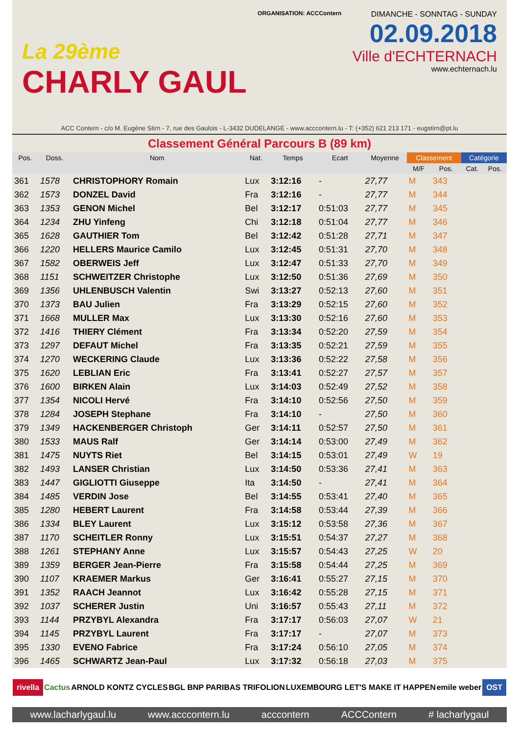La 29ème
CHARLY GAUL
ORGANISATION: ACCContern
DIMANCHE - SONNTAG - SUNDAY
02.09.2018
Ville d'ECHTERNACH
www.echternach.lu
ACC Contern - c/o M. Eugène Stirn - 7, rue des Gaulois - L-3432 DUDELANGE - www.acccontern.lu - T: (+352) 621 213 171 - eugstirn@pt.lu
Classement Général Parcours B (89 km)
| Pos. | Doss. | Nom | Nat. | Temps | Ecart | Moyenne | Classement | | Catégorie | |
| --- | --- | --- | --- | --- | --- | --- | --- | --- | --- | --- |
| | | | | | | | M/F | Pos. | Cat. | Pos. |
| 361 | 1578 | CHRISTOPHORY Romain | Lux | 3:12:16 | - | 27,77 | M | 343 | | |
| 362 | 1573 | DONZEL David | Fra | 3:12:16 | - | 27,77 | M | 344 | | |
| 363 | 1353 | GENON Michel | Bel | 3:12:17 | 0:51:03 | 27,77 | M | 345 | | |
| 364 | 1234 | ZHU Yinfeng | Chi | 3:12:18 | 0:51:04 | 27,77 | M | 346 | | |
| 365 | 1628 | GAUTHIER Tom | Bel | 3:12:42 | 0:51:28 | 27,71 | M | 347 | | |
| 366 | 1220 | HELLERS Maurice Camilo | Lux | 3:12:45 | 0:51:31 | 27,70 | M | 348 | | |
| 367 | 1582 | OBERWEIS Jeff | Lux | 3:12:47 | 0:51:33 | 27,70 | M | 349 | | |
| 368 | 1151 | SCHWEITZER Christophe | Lux | 3:12:50 | 0:51:36 | 27,69 | M | 350 | | |
| 369 | 1356 | UHLENBUSCH Valentin | Swi | 3:13:27 | 0:52:13 | 27,60 | M | 351 | | |
| 370 | 1373 | BAU Julien | Fra | 3:13:29 | 0:52:15 | 27,60 | M | 352 | | |
| 371 | 1668 | MULLER Max | Lux | 3:13:30 | 0:52:16 | 27,60 | M | 353 | | |
| 372 | 1416 | THIERY Clément | Fra | 3:13:34 | 0:52:20 | 27,59 | M | 354 | | |
| 373 | 1297 | DEFAUT Michel | Fra | 3:13:35 | 0:52:21 | 27,59 | M | 355 | | |
| 374 | 1270 | WECKERING Claude | Lux | 3:13:36 | 0:52:22 | 27,58 | M | 356 | | |
| 375 | 1620 | LEBLIAN Eric | Fra | 3:13:41 | 0:52:27 | 27,57 | M | 357 | | |
| 376 | 1600 | BIRKEN Alain | Lux | 3:14:03 | 0:52:49 | 27,52 | M | 358 | | |
| 377 | 1354 | NICOLI Hervé | Fra | 3:14:10 | 0:52:56 | 27,50 | M | 359 | | |
| 378 | 1284 | JOSEPH Stephane | Fra | 3:14:10 | - | 27,50 | M | 360 | | |
| 379 | 1349 | HACKENBERGER Christoph | Ger | 3:14:11 | 0:52:57 | 27,50 | M | 361 | | |
| 380 | 1533 | MAUS Ralf | Ger | 3:14:14 | 0:53:00 | 27,49 | M | 362 | | |
| 381 | 1475 | NUYTS Riet | Bel | 3:14:15 | 0:53:01 | 27,49 | W | 19 | | |
| 382 | 1493 | LANSER Christian | Lux | 3:14:50 | 0:53:36 | 27,41 | M | 363 | | |
| 383 | 1447 | GIGLIOTTI Giuseppe | Ita | 3:14:50 | - | 27,41 | M | 364 | | |
| 384 | 1485 | VERDIN Jose | Bel | 3:14:55 | 0:53:41 | 27,40 | M | 365 | | |
| 385 | 1280 | HEBERT Laurent | Fra | 3:14:58 | 0:53:44 | 27,39 | M | 366 | | |
| 386 | 1334 | BLEY Laurent | Lux | 3:15:12 | 0:53:58 | 27,36 | M | 367 | | |
| 387 | 1170 | SCHEITLER Ronny | Lux | 3:15:51 | 0:54:37 | 27,27 | M | 368 | | |
| 388 | 1261 | STEPHANY Anne | Lux | 3:15:57 | 0:54:43 | 27,25 | W | 20 | | |
| 389 | 1359 | BERGER Jean-Pierre | Fra | 3:15:58 | 0:54:44 | 27,25 | M | 369 | | |
| 390 | 1107 | KRAEMER Markus | Ger | 3:16:41 | 0:55:27 | 27,15 | M | 370 | | |
| 391 | 1352 | RAACH Jeannot | Lux | 3:16:42 | 0:55:28 | 27,15 | M | 371 | | |
| 392 | 1037 | SCHERER Justin | Uni | 3:16:57 | 0:55:43 | 27,11 | M | 372 | | |
| 393 | 1144 | PRZYBYL Alexandra | Fra | 3:17:17 | 0:56:03 | 27,07 | W | 21 | | |
| 394 | 1145 | PRZYBYL Laurent | Fra | 3:17:17 | - | 27,07 | M | 373 | | |
| 395 | 1330 | EVENO Fabrice | Fra | 3:17:24 | 0:56:10 | 27,05 | M | 374 | | |
| 396 | 1465 | SCHWARTZ Jean-Paul | Lux | 3:17:32 | 0:56:18 | 27,03 | M | 375 | | |
rivella Cactus ARNOLD KONTZ CYCLES BGL BNP PARIBAS TRIFOLION LUXEMBOURG LET'S MAKE IT HAPPEN emile weber OST
www.lacharlygaul.lu www.acccontern.lu acccontern ACCContern # lacharlygaul